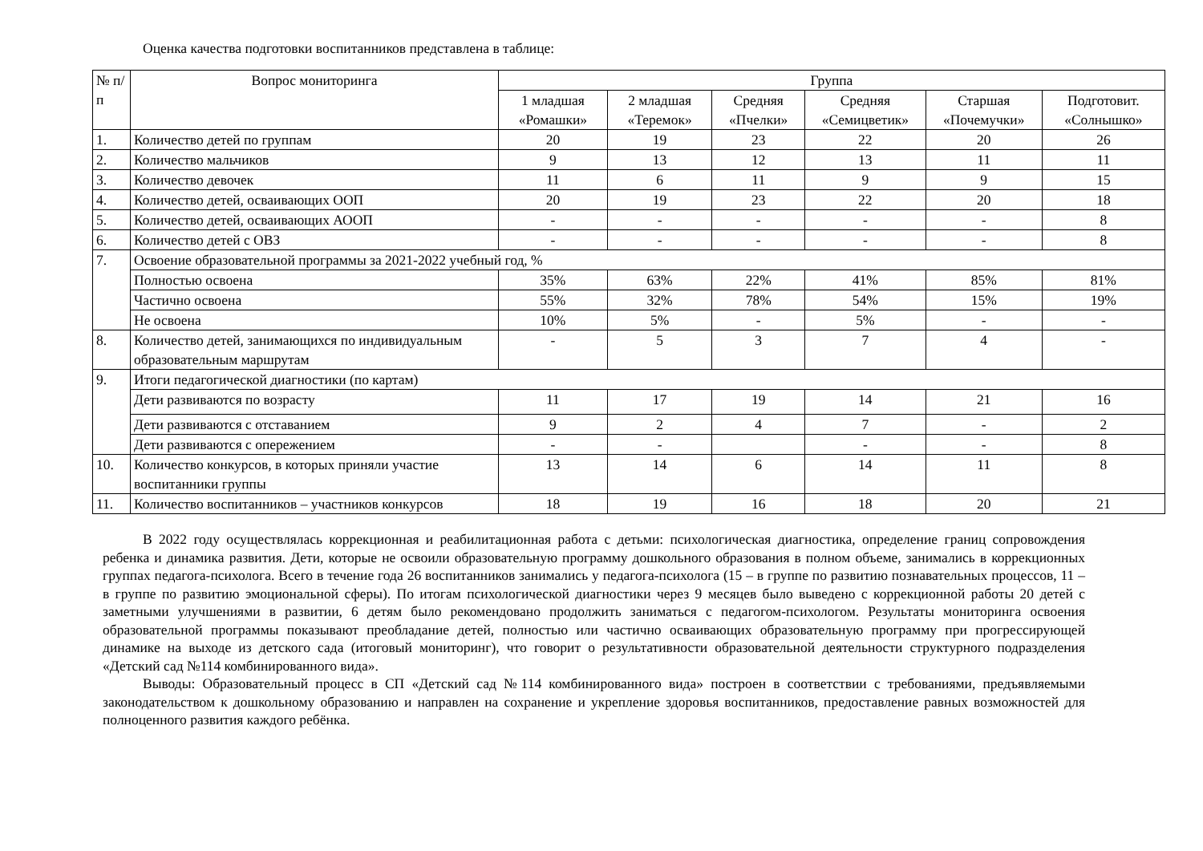Оценка качества подготовки воспитанников представлена в таблице:
| № п/п | Вопрос мониторинга | Группа | | | | | |
| --- | --- | --- | --- | --- | --- | --- | --- |
| | | 1 младшая «Ромашки» | 2 младшая «Теремок» | Средняя «Пчелки» | Средняя «Семицветик» | Старшая «Почемучки» | Подготовит. «Солнышко» |
| 1. | Количество детей по группам | 20 | 19 | 23 | 22 | 20 | 26 |
| 2. | Количество мальчиков | 9 | 13 | 12 | 13 | 11 | 11 |
| 3. | Количество девочек | 11 | 6 | 11 | 9 | 9 | 15 |
| 4. | Количество детей, осваивающих ООП | 20 | 19 | 23 | 22 | 20 | 18 |
| 5. | Количество детей, осваивающих АООП | - | - | - | - | - | 8 |
| 6. | Количество детей с ОВЗ | - | - | - | - | - | 8 |
| 7. | Освоение образовательной программы за 2021-2022 учебный год, % | | | | | | |
| | Полностью освоена | 35% | 63% | 22% | 41% | 85% | 81% |
| | Частично освоена | 55% | 32% | 78% | 54% | 15% | 19% |
| | Не освоена | 10% | 5% | - | 5% | - | - |
| 8. | Количество детей, занимающихся по индивидуальным образовательным маршрутам | - | 5 | 3 | 7 | 4 | - |
| 9. | Итоги педагогической диагностики (по картам) | | | | | | |
| | Дети развиваются по возрасту | 11 | 17 | 19 | 14 | 21 | 16 |
| | Дети развиваются с отставанием | 9 | 2 | 4 | 7 | - | 2 |
| | Дети развиваются с опережением | - | - | | - | - | 8 |
| 10. | Количество конкурсов, в которых приняли участие воспитанники группы | 13 | 14 | 6 | 14 | 11 | 8 |
| 11. | Количество воспитанников – участников конкурсов | 18 | 19 | 16 | 18 | 20 | 21 |
В 2022 году осуществлялась коррекционная и реабилитационная работа с детьми: психологическая диагностика, определение границ сопровождения ребенка и динамика развития. Дети, которые не освоили образовательную программу дошкольного образования в полном объеме, занимались в коррекционных группах педагога-психолога. Всего в течение года 26 воспитанников занимались у педагога-психолога (15 – в группе по развитию познавательных процессов, 11 – в группе по развитию эмоциональной сферы). По итогам психологической диагностики через 9 месяцев было выведено с коррекционной работы 20 детей с заметными улучшениями в развитии, 6 детям было рекомендовано продолжить заниматься с педагогом-психологом. Результаты мониторинга освоения образовательной программы показывают преобладание детей, полностью или частично осваивающих образовательную программу при прогрессирующей динамике на выходе из детского сада (итоговый мониторинг), что говорит о результативности образовательной деятельности структурного подразделения «Детский сад №114 комбинированного вида».
Выводы: Образовательный процесс в СП «Детский сад №114 комбинированного вида» построен в соответствии с требованиями, предъявляемыми законодательством к дошкольному образованию и направлен на сохранение и укрепление здоровья воспитанников, предоставление равных возможностей для полноценного развития каждого ребёнка.